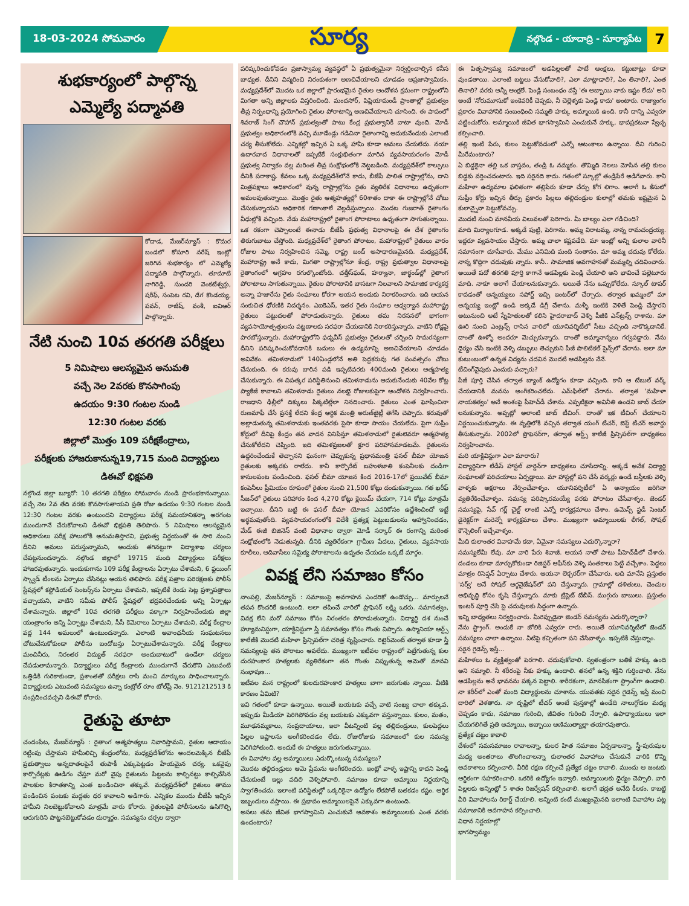18-03-2024 సోమవారం
సూర్య
నల్గొండ - యాదాద్రి - సూర్యాపేట
7
శుభకార్యంలో పాల్గొన్న
ఎమ్మెల్యే పద్మావతి
కోదాడ, మేజర్‌న్యూస్ : కొమర బండలో కోసూరి నరేష్ ఇంట్లో జరిగిన శుభకార్యం లో ఎమ్మెల్యే పద్మావతి పాల్గొన్నారు. తూమాటి నాగిరెడ్డి, సుందరి వెంకటేశ్వర్లు, షరీఫ్, సంపెట రవి, డేగ కొండయ్య, పవన్, రాజేష్, వంశీ, ఐవిఆర్ పాల్గొన్నారు.
నేటి నుంచి 10వ తరగతి పరీక్షలు
5 నిమిషాలు ఆలస్యమైన అనుమతి
వచ్చే నెల 2వరకు కొనసాగింపు
ఉదయం 9:30 గంటల నుండి
12:30 గంటల వరకు
జిల్లాలో మొత్తం 109 పరీక్షకేంద్రాలు,
పరీక్షలకు హాజరుకానున్న19,715 మంది విద్యార్థులు
డిఈవో భిక్షపతి
నల్గొండ జిల్లా బ్యూరో: 10 తరగతి పరీక్షలు సోమవారం నుండి ప్రారంభకానున్నాయి. వచ్చే నెల 2వ తేది వరకు కొనసాగుతాయని ప్రతి రోజు ఉదయం 9:30 గంటల నుండి 12:30 గంటల వరకు ఉంటుందని విద్యార్థులు పరీక్ష సమయానికన్నా అరగంట ముందుగానే చేరుకోవాలని డీఈవో భిక్షపతి తెలిపారు. 5 నిమిషాలు ఆలస్యమైన అధికారులు పరీక్ష హాలులోకి అనుమతిస్తారని, ప్రభుత్వ నిర్ణయంతో ఈ సారి నుంచి దీనిని అమలు పరుస్తున్నామని, అందుకు తగినట్టుగా విద్యాశాఖ చర్యలు చేపట్టనుందన్నారు. నల్గొండ జిల్లాలో 19715 మంది విద్యార్థులు పరీక్షలు హాజరవుతున్నారు. ఇందుకుగాను 109 పరీక్ష కేంద్రాలను ఏర్పాటు చేశామని, 6 ఫ్లయింగ్ స్క్వాడ్ టీంలను ఏర్పాటు చేసినట్లు ఆయన తెలిపారు. పరీక్ష పత్రాల పరిరక్షణకు పోలీస్ స్టేషన్లలో కస్టోడియల్ సెంటర్స్‌ను ఏర్పాటు చేశామని, ఇప్పటికే రెండు సెట్ల ప్రశ్నాపత్రాలు వచ్చాయని, వాటిని సమీప పోలీస్ స్టేషన్లలో భద్రపరిచేందుకు అన్ని ఏర్పాట్లు చేశామన్నారు. జిల్లాలో 10వ తరగతి పరీక్షలు పక్కాగా నిర్వహించేందుకు జిల్లా యంత్రాంగం అన్ని ఏర్పాట్లు చేశామని, సీసీ కెమెరాలు ఏర్పాటు చేశామని, పరీక్ష కేంద్రాల వద్ద 144 అమలులో ఉంటుందన్నారు. ఎలాంటి అవాంఛనీయ సంఘటనలు చోటుచేసుకోకుండా పోలీసు బందోబస్తు ఏర్పాటుచేశామన్నారు. పరీక్ష కేంద్రాలు మంచినీరు, నిరంతర విద్యుత్ సరఫరా అందుబాటులో ఉండేలా చర్యలు చేపడుతామన్నారు. విద్యార్థులు పరీక్ష కేంద్రాలకు ముందుగానే చేరుకొని ఎటువంటి ఒత్తిడికి గురికాకుండా, ప్రశాంతతో పరీక్షలు రాసి మంచి మార్కులు సాధించాలన్నారు. విద్యార్థులకు ఎటువంటి సమస్యలు ఉన్నా కంట్రోల్ రూం టోల్‌ఫ్రీ నెం. 9121212513 కి సంప్రదించవచ్చని డిఈవో కోరారు.
రైతుపై తూటా
చందంపేట, మేజర్‌న్యూస్ : రైతాంగ ఆత్మహత్యలు నివారిస్తామని, రైతుల ఆదాయం రెట్టింపు చేస్తామని హామీలిచ్చి కేంద్రంలోను, మధ్యప్రదేశ్‌లోను అందలమెక్కిన బీజేపీ ప్రభుత్వాలు అన్నదాతలపైనే తుపాకీ ఎక్కుపెట్టడం హేయమైన చర్య. ఒకవైపు కార్పొరేట్లకు ఊడిగం చేస్తూ మరో వైపు రైతులను పిట్టలను కాల్చినట్టు కాల్చివేసిన పాలకుల కిరాతకాన్ని ఎంత ఖండించినా తక్కువే. మధ్యప్రదేశ్‌లో రైతులు తాము పండించిన పంటకు మద్దతు ధర కావాలని అడిగారు. ఎన్నికల ముందు బీజేపీ ఇచ్చిన హామీని నిలబెట్టుకోవాలని మాత్రమే వారు కోరారు. రైతులపైకి పోలీసులను ఉసిగొల్పి ఆరుగురిని పొట్టనబెట్టుకోవడం దుర్మార్గం. సమస్యను చర్చల ద్వారా
పరిష్కరించుకోవడం ప్రజాస్వామ్య వ్యవస్థలో ఏ ప్రభుత్వమైనా నిర్వర్తించాల్సిన కనీస బాధ్యత. దీనిని విస్మరించి నిరంకుశంగా అణచివేయాలని చూడడం అప్రజాస్వామికం. మధ్యప్రదేశ్‌లో మొదట ఒక జిల్లాలో ప్రారంభమైన రైతుల ఆందోళన క్రమంగా రాష్ట్రంలోని మిగతా అన్ని జిల్లాలకు విస్తరించింది. మందసోర్, పిప్లియామండీ ప్రాంతాల్లో ప్రభుత్వం తీవ్ర నిర్బంధాన్ని ప్రయోగించి రైతుల పోరాటాన్ని అణచివేయాలని చూసింది. ఈ పాపంలో శివరాజ్ సింగ్ చౌహాన్ ప్రభుత్వంతో పాటు కేంద్ర ప్రభుత్వానికీ వాటా వుంది. మోడీ ప్రభుత్వం అధికారంలోకి వచ్చి మూడేండ్లు గడిచినా రైతాంగాన్ని ఆదుకునేందుకు ఎలాంటి చర్య తీసుకోలేదు. ఎన్నికల్లో ఇచ్చిన ఏ ఒక్క హామీ కూడా అమలు చేయలేదు. నయా ఉదారవాద విధానాలతో ఇప్పటికే సంక్షుభితంగా మారిన వ్యవసాయరంగం మోడీ ప్రభుత్వ నిర్వాకం వల్ల మరింత తీవ్ర సంక్షోభంలోకి నెట్టబడింది. మధ్యప్రదేశ్‌లో కాల్పులు దీనికి పరాకాష్ట. కేవలం ఒక్క మధ్యప్రదేశ్‌లోనే కాదు, బీజేపీ పాలిత రాష్ట్రాల్లోను, దాని మిత్రపక్షాలు అధికారంలో వున్న రాష్ట్రాల్లోను రైతు వ్యతిరేక విధానాలు ఉధృతంగా అమలవుతున్నాయి. మొత్తం రైతు ఆత్మహత్యల్లో 60శాతం దాకా ఈ రాష్ట్రాల్లోనే చోటు చేసుకున్నాయని అధికారిక గణాంకాలే వెల్లడిస్తున్నాయి. మొదట గుజరాత్ రైతాంగం వీధుల్లోకి వచ్చింది. నేడు మహారాష్ట్రలో రైతాంగ పోరాటాలు ఉధృతంగా సాగుతున్నాయి. ఒక రకంగా చెప్పాలంటే ఈనాడు బీజేపీ ప్రభుత్వ విధానాలపై ఈ దేశ రైతాంగం తిరుగుబాటు చేస్తోంది. మధ్యప్రదేశ్‌లో రైతాంగ పోరాటం, మహారాష్ట్రలో రైతులు వారం రోజుల పాటు నిర్వహించిన సమ్మె, రాష్ట్ర బంద్ అసాధారణమైనది. మధ్యప్రదేశ్, మహారాష్ట్ర అనే కాదు, మిగతా రాష్ట్రాల్లోనూ కేంద్ర, రాష్ట్ర ప్రభుత్వాల విధానాలపై రైతాంగంలో ఆగ్రహం రగుల్కొంటోంది. చత్తీస్‌ఘడ్, హర్యానా, జార్ఖండ్‌ల్లో రైతాంగ పోరాటాలు సాగుతున్నాయి. రైతుల పోరాటానికి బాసటగా నిలవాలని సామాజిక కార్యకర్త అన్నా హజారేను రైతు సంఘాలు కోరగా ఆయన అందుకు నిరాకరించారు. ఇది ఆయన సంకుచిత ధోరణికి నిదర్శనం. ఎఐకెఎస్, ఇతర రైతు సంఘాల ఆధ్వర్యాన మహారాష్ట్ర రైతులు పట్టుదలతో పోరాడుతున్నారు. రైతులు తమ నిరసనలో భాగంగా వ్యవసాయోత్పత్తులను పట్టణాలకు సరఫరా చేయడానికి నిరాకరిస్తున్నారు. వాటిని రోడ్లపై పారబోస్తున్నారు. మహారాష్ట్రలోని ఫడ్నవీస్ ప్రభుత్వం రైతులతో చర్చించి సామరస్యంగా దీనిని పరిష్కరించుకోవడానికి బదులు ఈ ఉద్యమాన్ని అణచివేయాలని చూడడం అవివేకం. తమిళనాడులో 140ఏండ్లలోనే అతి పెద్దకరువు గత సంవత్సరం చోటు చేసుకుంది. ఈ కరువు బారిన పడి ఇప్పటివరకు 400మంది రైతులు ఆత్మహత్య చేసుకున్నారు. ఈ విపత్కర పరిస్థితినుంచి తమిళనాడును ఆదుకునేందుకు 40వేల కోట్ల ప్యాకేజీ కావాలని తమిళనాడు రైతులు నలభై రోజులకుపైగా ఆందోళన నిర్వహించారు. రాజధాని ఢిల్లీలో దిక్కులు పిక్కటిల్లేలా నినదించారు. రైతులు ఎంత ఘోషించినా రుణమాఫీ చేసే ప్రసక్తే లేదని కేంద్ర ఆర్థిక మంత్రి అరుణ్‌జైట్లీ తెగేసి చెప్పారు. కరువుతో అల్లాడుతున్న తమిళనాడుకు ఇంతవరకు పైసా కూడా సాయం చేయలేదు. పైగా సుప్రీం కోర్టులో దీనిపై కేంద్రం తన వాదన వినిపిస్తూ తమిళనాడులో రైతులెవరూ ఆత్మహత్య చేసుకోలేదని చెప్పింది. ఇది తమిళప్రజలతో క్రూర పరిహాసమాడటమే. రైతులను ఉద్ధరించేందుకే తెచ్చానని ఘనంగా చెప్పుకున్న ప్రధానమంత్రి ఫసల్ బీమా యోజన రైతులకు అక్కరకు రాలేదు. కానీ కార్పొరేట్ బహుళజాతి కంపెనీలకు దండిగా కాసులపంట పండించింది. ఫసల్ బీమా యోజన కింద 2016-17లో ప్రయివేట్ బీమా కంపెనీలు ప్రీమియం రూపంలో రైతుల నుంచి 21,500 కోట్లు దండుకున్నాయి. గత ఖరీఫ్ సీజన్‌లో రైతులు పరిహారం కింద 4,270 కోట్లు క్లెయిమ్ చేయగా, 714 కోట్లు మాత్రమే ఇచ్చాయి. దీనిని బట్టి ఈ ఫసల్ బీమా యోజన ఎవరికోసం ఉద్దేశించిందో ఇట్టే అర్థమవుతోంది. వ్యవసాయరంగంలోకి విదేశీ ప్రత్యక్ష పెట్టుబడులను ఆహ్వానించడం, మేడ్ ఈజీ బిజినెస్ వంటి విధానాల ద్వారా మోడీ సర్కార్ ఈ రంగాన్ని మరింత సంక్షోభంలోకి నెడుతున్నది. దీనికి వ్యతిరేకంగా గ్రామీణ పేదలు, రైతులు, వ్యవసాయ కూలీలు, ఆదివాసీలు సమైక్య పోరాటాలను ఉధృతం చేయడం ఒక్కటే మార్గం.
వివక్ష లేని సమాజం కోసం
నాంపల్లి, మేజర్‌న్యూస్ : సమాజంపై అవగాహన ఎందరికో ఉండొచ్చు... మార్పులనే తపన కొందరికే ఉంటుంది. అలా తపించే వారిలో ప్రొఫెసర్ లక్ష్మి ఒకరు. సమానత్వం, వివక్ష లేని మరో సమాజం కోసం నిరంతరం పోరాడుతున్నారు. విద్యార్థి దశ నుంచే హ్యూమనిస్టుగా, యాక్టివిస్టుగా స్త్రీ సమానత్వం కోసం గొంతు విప్పారు. ఉస్మానియా ఆర్ట్స్ కాలేజీకి మొదటి మహిళా ప్రిన్సిపల్‌గా చరిత్ర సృష్టించారు. రిటైర్‌మెంట్ తర్వాత కూడా స్త్రీ సమస్యలపై తన పోరాటం ఆపలేదు. ముఖ్యంగా ఇటీవల రాష్ట్రంలో పెట్రేగుతున్న కుల దురహంకార హత్యలకు వ్యతిరేకంగా తన గొంతు విప్పుతున్న ఆమెతో మానవి సంభాషణ...
ఇటీవల మన రాష్ట్రంలో కులదురహంకార హత్యలు బాగా జరుగుతు న్నాయి. వీటికి కారణం ఏమిటి?
ఇవి గతంలో కూడా ఉన్నాయి. అయితే బయటకు వచ్చే వాటి సంఖ్య చాలా తక్కువ. ఇప్పుడు మీడియా పెరిగిపోవడం వల్ల బయటకు ఎక్కువగా వస్తున్నాయి. కులం, మతం, మూఢనమ్మకాలు, సంప్రదాయాలు, ఇలా వీటన్నింటి వల్ల తల్లిదండ్రులు, కులపెద్దలు పిల్లల ఇష్టాలను అంగీకరించడం లేదు. రోజురోజుకు సమాజంలో కుల సమస్య పెరిగిపోతుంది. అందుకే ఈ హత్యలు జరుగుతున్నాయి.
ఈ వివాహాల వల్ల అమ్మాయిలు ఎదుర్కొంటున్న సమస్యలు?
మొదట తల్లిదండ్రులు ఆమె ప్రేమను అంగీకరించరు. ఇంట్లో వాళ్ళ ఇష్టాన్ని కాదని పెండ్లి చేసుకుంటే ఇల్లు వదిలి వెళ్ళిపోవాలి. సమాజం కూడా అమ్మాయి నిర్ణయాన్ని స్వాగతించదు. ఇలాంటి పరిస్థితుల్లో ఒక్కరికైనా ఉద్యోగం లేకపోతే బతకడం కష్టం. ఆర్థిక ఇబ్బందులు వస్తాయి. ఈ ప్రభావం అమ్మాయిలపైనే ఎక్కువగా ఉంటుంది.
అసలు తమ జీవిత భాగస్వామిని ఎంచుకునే అవకాశం అమ్మాయిలకు ఎంత వరకు ఉందంటారు?
ఈ పితృస్వామ్య సమాజంలో ఆడపిల్లలతో పాటే ఆంక్షలు, కట్టుబాట్లు కూడా వుండతాయి. ఎలాంటి బట్టలు వేసుకోవాలి?, ఎలా మాట్లాడాలి?, ఏం తినాలి?, ఎంత తినాలి? వరకు అన్నీ ఆంక్షలే. పెండ్లి సంబంధం వస్తే 'ఈ అబ్బాయి నాకు ఇష్టం లేదు' అని అంటే 'నోరుమూసుకో ఇంకెవరికీ చెప్పకు, నీ చెల్లెళ్ళకు పెండ్లి కాదు' అంటారు. రాజ్యాంగం ప్రకారం వివాహానికి సంబంధించి సమ్మతి హక్కు అమ్మాయికి ఉంది. కానీ దాన్ని ఎవ్వరూ పట్టించుకోరు. అమ్మాయికి జీవిత భాగస్వామిని ఎంచుకునే హక్కు, భావప్రకటనా స్వేచ్ఛ కల్పించాలి.
తల్లి ఇంటి పేరు, కులం పెట్టుకోవడంలో ఎన్నో ఆటంకాలు ఉన్నాయి. దీని గురించి మీరేమంటారు?
ఏ బిడ్డకైనా తల్లి ఒక వాస్తవం, తండ్రి ఓ నమ్మకం. తొమ్మిది నెలలు మోసిన తల్లి కులం బిడ్డకు వర్తించదంటారు. ఇది సరైనది కాదు. గతంలో స్కూల్లో తండ్రిపేరే అడిగేవారు. కానీ మహిళా ఉద్యమాల ఫలితంగా తల్లిపేరు కూడా చేర్చు కోగ లిగాం. అలాగే ఓ కేసులో సుప్రీం కోర్టు ఇచ్చిన తీర్పు ప్రకారం పిల్లలు తల్లిదండ్రుల కులాల్లో తమకు ఇష్టమైన ఏ కులాన్నైనా పెట్టుకోవచ్చు.
మొదటి నుంచి మానవీయ విలువలతో పెరిగారు. మీ బాల్యం ఎలా గడిచింది?
మాది మిర్యాలగూడ. అక్కడే పుట్టి, పెరిగాను. అమ్మ విరాటమ్మ, నాన్న రామచంద్రయ్య. ఇద్దరూ వ్యవసాయం చేస్తారు. అమ్మ చాలా కష్టపడేది. మా ఇంట్లో అన్ని కులాల వారినీ సమానంగా చూసేవారు. మేము ఎనిమిది మంది సంతానం. మా అమ్మ చదువు కోలేదు. నాన్న కొద్దిగా చదువుకు న్నారు. కానీ.. సామాజిక అవగాహనతో మమ్మల్ని చదివించారు. అయితే పదో తరగతి పూర్తి కాగానే ఆడపిల్లకు పెండ్లి చేయాలి అని భావించే పల్లెటూరు మాది. నాకూ అలాగే చేయాలనుకున్నారు. అయితే నేను ఒప్పుకోలేదు. స్కూల్ టాపర్ కావడంతో అన్నయ్యలు సపోర్ట్ ఇచ్చి ఇంటర్‌లో చేర్చారు. తర్వాత ఖమ్మంలో మా అన్నయ్య ఇంట్లో ఉండి అక్కడే డిగ్రీ చేశాను. మళ్ళీ ఇంటికి వెళితే పెండ్లి చేస్తారని అటునుంచి అటే స్నేహితులతో కలిసి హైదరాబాద్ వెళ్ళి పీజీకి ఎన్‌ట్రన్స్ రాశాను. మా ఊరి నుంచి ఎంట్రన్స్ రాసిన వారిలో యూనివర్శిటీలో సీటు వచ్చింది నాకొక్కదానికే. దాంతో ఊళ్ళో అందరూ మెచ్చుకున్నారు. దాంతో అమ్మానాన్నలు గర్వపడ్డారు. నేను ధైర్యం చేసి ఇంటికి వెళ్ళి డబ్బులు తెచ్చుకుని పీజీ పొలిటికల్ సైన్స్‌లో చేరాను. అలా మా కుటుంబంలో ఉన్నత విద్యను చదవిన మొదటి ఆడపిల్లను నేనే.
టీచింగ్‌వైపుకు ఎందుకు వచ్చారు?
పీజీ పూర్తి చేసిన తర్వాత బ్యాంక్ ఉద్యోగం కూడా వచ్చింది. కానీ ఆ టేబుల్ వర్క్ చేయడానికి మనసు అంగీకరించలేదు. ఎమ్‌ఫిల్‌లో చేరాను. తర్వాత 'మహిళా నాయకత్వం' అనే అంశంపై పీహెచ్‌డీ చేశాను. ఎప్పటికైనా అవినీతి ఉండని జాబ్ చేయా లనుకున్నాను. అప్పట్లో అలాంటి జాబ్ టీచింగ్. దాంతో ఇక టీచింగ్ చేయాలని నిర్ణయించుకున్నాను. ఈ వృత్తిలోకి వచ్చిన తర్వాత యంగ్ టీచర్, బెస్ట్ టీచర్ అవార్డు తీసుకున్నాను. 2002లో ప్రొఫెసర్‌గా, తర్వాత ఆర్ట్స్ కాలేజీ ప్రిన్సిపల్‌గా బాధ్యతలు నిర్వహించాను.
మరి యాక్టివిస్టుగా ఎలా మారారు?
విద్యార్థినిగా లేడీస్ హాస్టల్ వార్డెన్‌గా బాధ్యతలు చూసేదాన్ని. అక్కడే అనేక విద్యార్థి సంఘాలతో పరిచయాలు ఏర్పడ్డాయి. మా హాస్టల్లో పని చేసే వర్కర్లు ఉండే బస్తీలకు వెళ్ళి వాళ్ళకు అక్షరాలు నేర్పించేవాళ్ళం. యూనివర్శిటీలో ఏ అన్యాయం జరిగినా వ్యతిరేకించేవాళ్ళం. సమస్య పరిష్కారమయ్యే వరకు పోరాటం చేసేవాళ్ళం. జెండర్ సమస్యపై, సేవ్ గర్ల్ చైల్డ్ లాంటి ఎన్నో కార్యక్రమాలు చేశాం. ఉమెన్స్ స్టడీ సెంటర్ డైరెక్టర్‌గా మరెన్నో కార్యక్రమాలు చేశాం. ముఖ్యంగా అమ్మాయిలకు లీగల్, సోషల్ కౌన్సెలింగ్ ఇచ్చేవాళ్ళం.
మీది కులాంతర వివాహమే కదా, ఏమైనా సమస్యలు ఎదుర్కొన్నారా?
సమస్యలేమీ లేవు. మా వారి పేరు శివాజీ. ఆయన నాతో పాటు పీహెచ్‌డీలో చేశారు. దండలు కూడా మార్చుకోకుండా రిజిస్టర్ ఆఫీస్‌కు వెళ్ళి సంతకాలు పెట్టి వచ్చేశాం. పెద్దలు మాత్రం రిసెప్షన్ ఏర్పాటు చేశారు. ఆయనా లెక్చరర్‌గా చేసేవారు. అది మానేసి ప్రస్తుతం 'సర్వ్' అనే సోషల్ ఆర్గనైజేషన్‌లో పని చేస్తున్నారు. గ్రామాల్లో దళితులు, చెంచుల అభివృద్ధి కోసం కృషి చేస్తున్నారు. మాకు ట్రిప్లెట్ బేబీస్. ముగ్గురు బాబులు. ప్రస్తుతం ఇంటర్ పూర్తి చేసి పై చదువులకు సిద్ధంగా ఉన్నారు.
ఇన్ని బాధ్యతలు నిర్వర్తించారు. మీరెప్పుడైనా జెండర్ సమస్యను ఎదుర్కొన్నారా?
నేను స్ట్రాంగ్. అందుకే నా జోలికి ఎవ్వరూ రారు. అయితే యూనివర్శిటీలో జెండర్ సమస్యలు చాలా ఉన్నాయి. వీటిపై కచ్చితంగా పని చేసేవాళ్ళం. ఇప్పటికీ చేస్తున్నాం.
సరైన గైడెన్స్ ఇస్తే...
మహిళలు ఓ వ్యక్తిత్వంతో పెరగాలి. చదువుకోవాలి. స్వతంత్రంగా బతికే హక్కు ఉంది అని నమ్మాలి. నీ శరీరంపై నీకు హక్కు ఉందాలి. తనలో ఉన్న శక్తిని గుర్తించాలి. నేను ఆడపిల్లను అనే భావనను పక్కన పెట్టాలి. శారీరకంగా, మానసికంగా స్ట్రాంగ్‌గా ఉండాలి. నా కెరీర్‌లో ఎంతో మంది విద్యార్థులను చూశాను. యువతకు సరైన గైడెన్స్ ఇస్తే మంచి దారిలో వెళతారు. నా దృష్టిలో టీచర్ అంటే పుస్తకాల్లో ఉండేది నాలుగ్గోడల మధ్య చెప్పడం కాదు, సమాజం గురించి, జీవితం గురించి నేర్పాలి. ఉపాధ్యాయులు ఇలా చేయగలిగితే ప్రతి అమ్మాయి, అబ్బాయి ఆణిముత్యాల్లా తయారవుతారు.
ప్రత్యేక చట్టం కావాలి
దేశంలో సమసమాజం రావాలన్నా, కులర హిత సమాజం ఏర్పడాలన్నా, స్త్రీ-పురుషుల మధ్య అంతరాలు తొలగించాలన్నా కులాంతర వివాహాలు చేసుకునే వారికి కొన్ని అవకాశాలు కల్పించాలి. వీరికి రక్షణ కల్పించే ప్రత్యేక చట్టం కావాలి. ముందు ఆ జంటకు ఆర్థికంగా సహకరించాలి. ఒకరికి ఉద్యోగం ఇవ్వాలి. అమ్మాయిలకు ధైర్యం చెప్పాలి. వారి పిల్లలకు అన్నింట్లో 5 శాతం రిజర్వేషన్ కల్పించాలి. అలాగే భద్రత అనేది కీలకం. కాబట్టి వీరి వివాహాలను రికార్డ్ చేయాలి. అన్నింటి కంటే ముఖ్యంమైనది ఇలాంటి వివాహాల పట్ల సమాజానికి అవగాహన కల్పించాలి.
విధాన నిర్ణయాల్లో
భాగస్వామ్యం